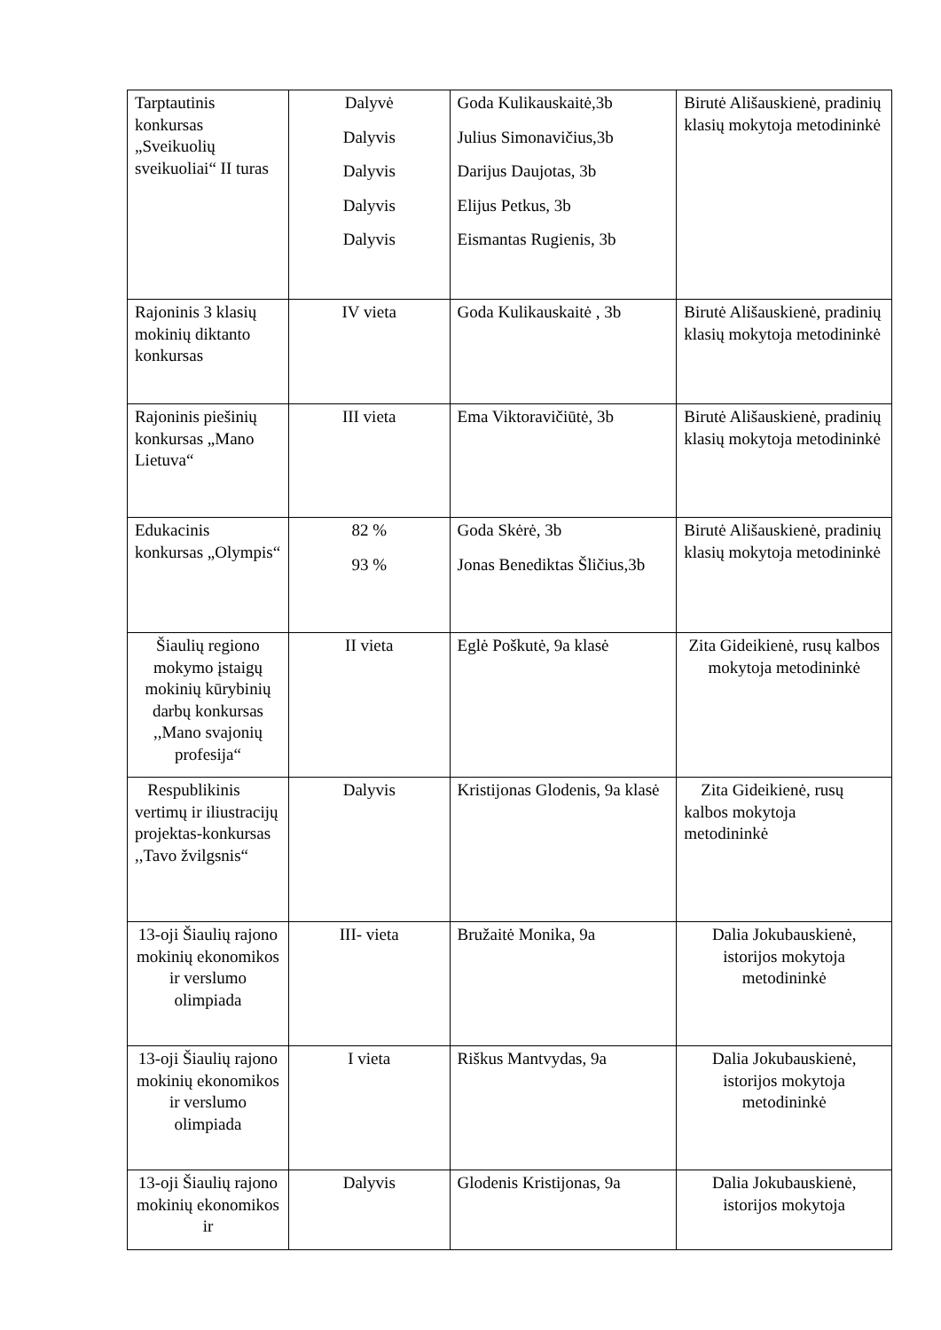| Tarptautinis konkursas „Sveikuolių sveikuoliai“ II turas | Dalyvė Dalyvis Dalyvis Dalyvis Dalyvis | Goda Kulikauskaitė,3b Julius Simonavičius,3b Darijus Daujotas, 3b Elijus Petkus, 3b Eismantas Rugienis, 3b | Birutė Ališauskienė, pradinių klasių mokytoja metodininkė |
| Rajoninis 3 klasių mokinių diktanto konkursas | IV vieta | Goda Kulikauskaitė , 3b | Birutė Ališauskienė, pradinių klasių mokytoja metodininkė |
| Rajoninis piešinių konkursas „Mano Lietuva“ | III vieta | Ema Viktoravičiūtė, 3b | Birutė Ališauskienė, pradinių klasių mokytoja metodininkė |
| Edukacinis konkursas „Olympis“ | 82 % 93 % | Goda Skėrė, 3b Jonas Benediktas Šličius,3b | Birutė Ališauskienė, pradinių klasių mokytoja metodininkė |
| Šiaulių regiono mokymo įstaigų mokinių kūrybinių darbų konkursas ,,Mano svajonių profesija“ | II vieta | Eglė Poškutė, 9a klasė | Zita Gideikienė, rusų kalbos mokytoja metodininkė |
| Respublikinis vertimų ir iliustracijų projektas-konkursas ,,Tavo žvilgsnis“ | Dalyvis | Kristijonas Glodenis, 9a klasė | Zita Gideikienė, rusų kalbos mokytoja metodininkė |
| 13-oji Šiaulių rajono mokinių ekonomikos ir verslumo olimpiada | III- vieta | Bružaitė Monika, 9a | Dalia Jokubauskienė, istorijos mokytoja metodininkė |
| 13-oji Šiaulių rajono mokinių ekonomikos ir verslumo olimpiada | I vieta | Riškus Mantvydas, 9a | Dalia Jokubauskienė, istorijos mokytoja metodininkė |
| 13-oji Šiaulių rajono mokinių ekonomikos ir | Dalyvis | Glodenis Kristijonas, 9a | Dalia Jokubauskienė, istorijos mokytoja |